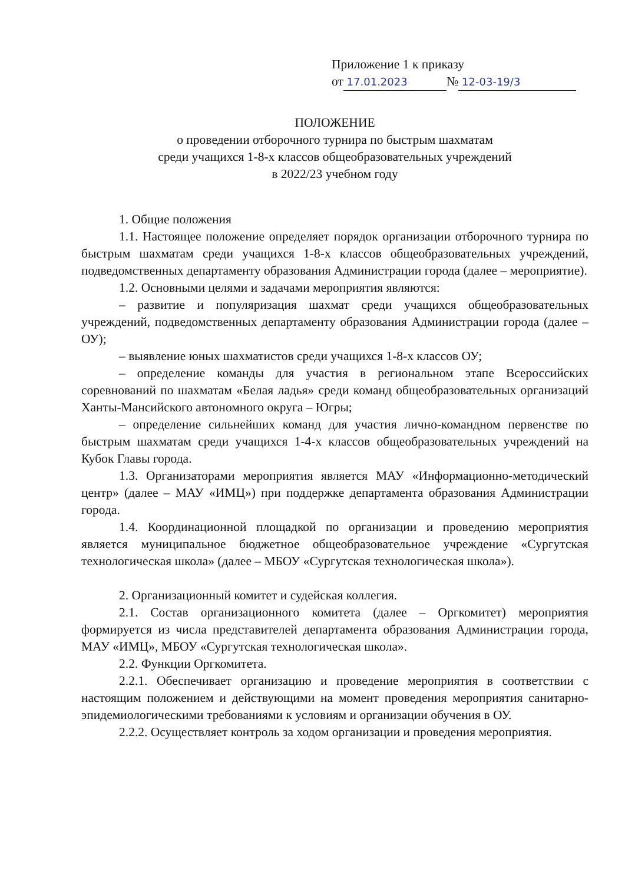Приложение 1 к приказу
от 17.01.2023 № 12-03-19/3
ПОЛОЖЕНИЕ
о проведении отборочного турнира по быстрым шахматам
среди учащихся 1-8-х классов общеобразовательных учреждений
в 2022/23 учебном году
1. Общие положения
1.1. Настоящее положение определяет порядок организации отборочного турнира по быстрым шахматам среди учащихся 1-8-х классов общеобразовательных учреждений, подведомственных департаменту образования Администрации города (далее – мероприятие).
1.2. Основными целями и задачами мероприятия являются:
– развитие и популяризация шахмат среди учащихся общеобразовательных учреждений, подведомственных департаменту образования Администрации города (далее – ОУ);
– выявление юных шахматистов среди учащихся 1-8-х классов ОУ;
– определение команды для участия в региональном этапе Всероссийских соревнований по шахматам «Белая ладья» среди команд общеобразовательных организаций Ханты-Мансийского автономного округа – Югры;
– определение сильнейших команд для участия лично-командном первенстве по быстрым шахматам среди учащихся 1-4-х классов общеобразовательных учреждений на Кубок Главы города.
1.3. Организаторами мероприятия является МАУ «Информационно-методический центр» (далее – МАУ «ИМЦ») при поддержке департамента образования Администрации города.
1.4. Координационной площадкой по организации и проведению мероприятия является муниципальное бюджетное общеобразовательное учреждение «Сургутская технологическая школа» (далее – МБОУ «Сургутская технологическая школа»).
2. Организационный комитет и судейская коллегия.
2.1. Состав организационного комитета (далее – Оргкомитет) мероприятия формируется из числа представителей департамента образования Администрации города, МАУ «ИМЦ», МБОУ «Сургутская технологическая школа».
2.2. Функции Оргкомитета.
2.2.1. Обеспечивает организацию и проведение мероприятия в соответствии с настоящим положением и действующими на момент проведения мероприятия санитарно-эпидемиологическими требованиями к условиям и организации обучения в ОУ.
2.2.2. Осуществляет контроль за ходом организации и проведения мероприятия.